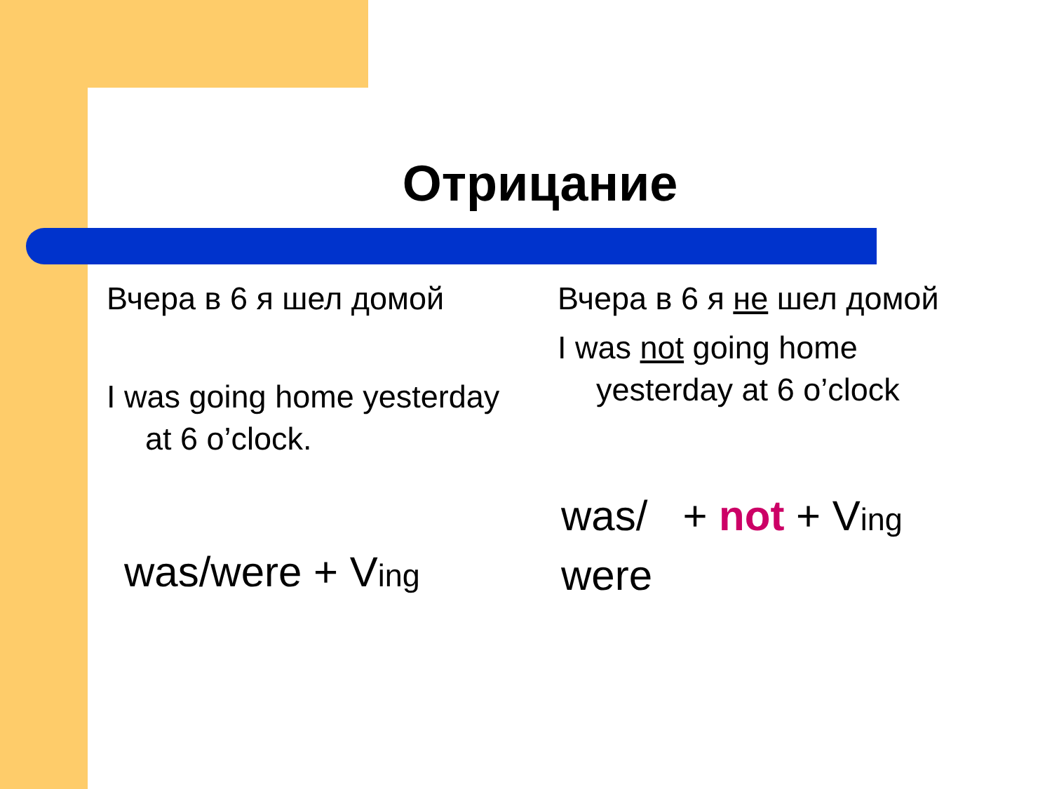Отрицание
Вчера в 6 я шел домой
I was going home yesterday at 6 o’clock.
was/were + Ving
Вчера в 6 я не шел домой
I was not going home yesterday at 6 o’clock
was/ + not + Ving
were